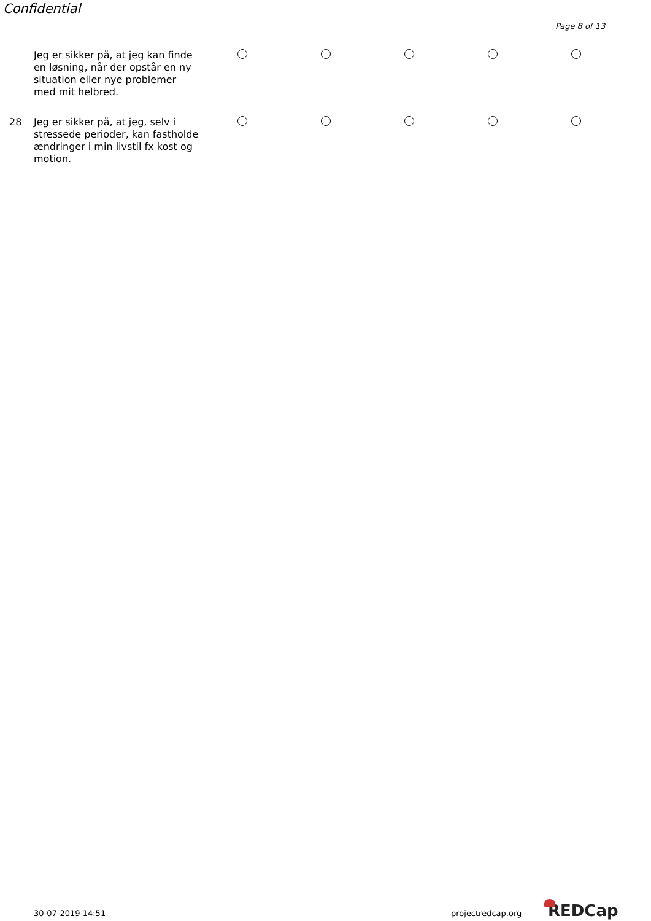Confidential
Page 8 of 13
Jeg er sikker på, at jeg kan finde en løsning, når der opstår en ny situation eller nye problemer med mit helbred.
28
Jeg er sikker på, at jeg, selv i stressede perioder, kan fastholde ændringer i min livstil fx kost og motion.
30-07-2019 14:51 projectredcap.org REDCap